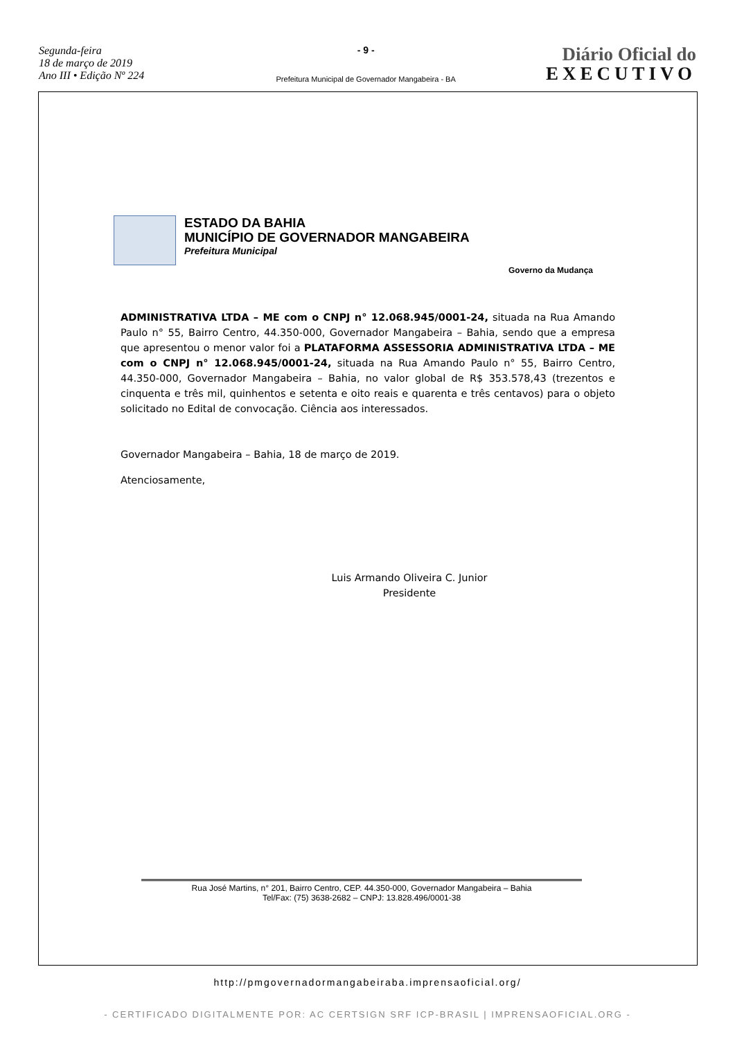Segunda-feira
18 de março de 2019
Ano III • Edição Nº 224
- 9 -
Prefeitura Municipal de Governador Mangabeira - BA
Diário Oficial do
EXECUTIVO
ESTADO DA BAHIA
MUNICÍPIO DE GOVERNADOR MANGABEIRA
Prefeitura Municipal
Governo da Mudança
ADMINISTRATIVA LTDA – ME com o CNPJ n° 12.068.945/0001-24, situada na Rua Amando Paulo n° 55, Bairro Centro, 44.350-000, Governador Mangabeira – Bahia, sendo que a empresa que apresentou o menor valor foi a PLATAFORMA ASSESSORIA ADMINISTRATIVA LTDA – ME com o CNPJ n° 12.068.945/0001-24, situada na Rua Amando Paulo n° 55, Bairro Centro, 44.350-000, Governador Mangabeira – Bahia, no valor global de R$ 353.578,43 (trezentos e cinquenta e três mil, quinhentos e setenta e oito reais e quarenta e três centavos) para o objeto solicitado no Edital de convocação. Ciência aos interessados.
Governador Mangabeira – Bahia, 18 de março de 2019.
Atenciosamente,
Luis Armando Oliveira C. Junior
Presidente
Rua José Martins, n° 201, Bairro Centro, CEP. 44.350-000, Governador Mangabeira – Bahia
Tel/Fax: (75) 3638-2682 – CNPJ: 13.828.496/0001-38
http://pmgovernadormangabeiraba.imprensaoficial.org/
- CERTIFICADO DIGITALMENTE POR: AC CERTSIGN SRF ICP-BRASIL | IMPRENSAOFICIAL.ORG -